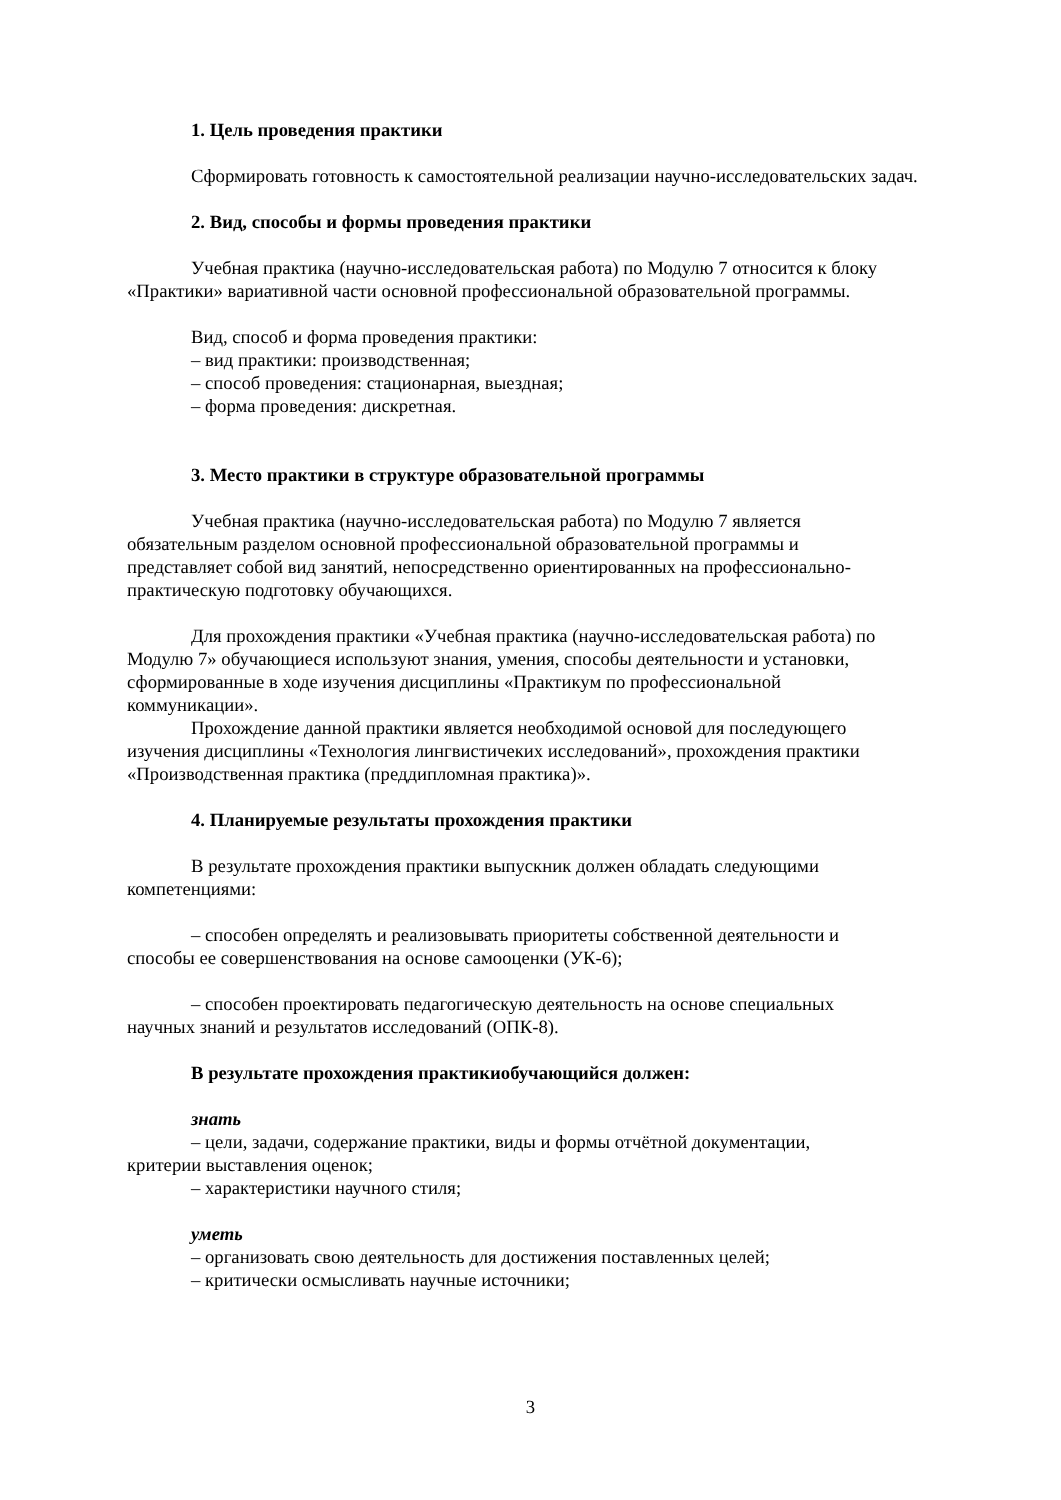1. Цель проведения практики
Сформировать готовность к самостоятельной реализации научно-исследовательских задач.
2. Вид, способы и формы проведения практики
Учебная практика (научно-исследовательская работа) по Модулю 7 относится к блоку «Практики» вариативной части основной профессиональной образовательной программы.
Вид, способ и форма проведения практики:
– вид практики: производственная;
– способ проведения: стационарная, выездная;
– форма проведения: дискретная.
3. Место практики в структуре образовательной программы
Учебная практика (научно-исследовательская работа) по Модулю 7 является
обязательным разделом основной профессиональной образовательной программы и
представляет собой вид занятий, непосредственно ориентированных на профессионально-
практическую подготовку обучающихся.
Для прохождения практики «Учебная практика (научно-исследовательская работа) по
Модулю 7» обучающиеся используют знания, умения, способы деятельности и установки,
сформированные в ходе изучения дисциплины «Практикум по профессиональной
коммуникации».
Прохождение данной практики является необходимой основой для последующего
изучения дисциплины «Технология лингвистичеких исследований», прохождения практики
«Производственная практика (преддипломная практика)».
4. Планируемые результаты прохождения практики
В результате прохождения практики выпускник должен обладать следующими
компетенциями:
– способен определять и реализовывать приоритеты собственной деятельности и
способы ее совершенствования на основе самооценки (УК-6);
– способен проектировать педагогическую деятельность на основе специальных
научных знаний и результатов исследований (ОПК-8).
В результате прохождения практикиобучающийся должен:
знать
– цели, задачи, содержание практики, виды и формы отчётной документации,
критерии выставления оценок;
– характеристики научного стиля;
уметь
– организовать свою деятельность для достижения поставленных целей;
– критически осмысливать научные источники;
3